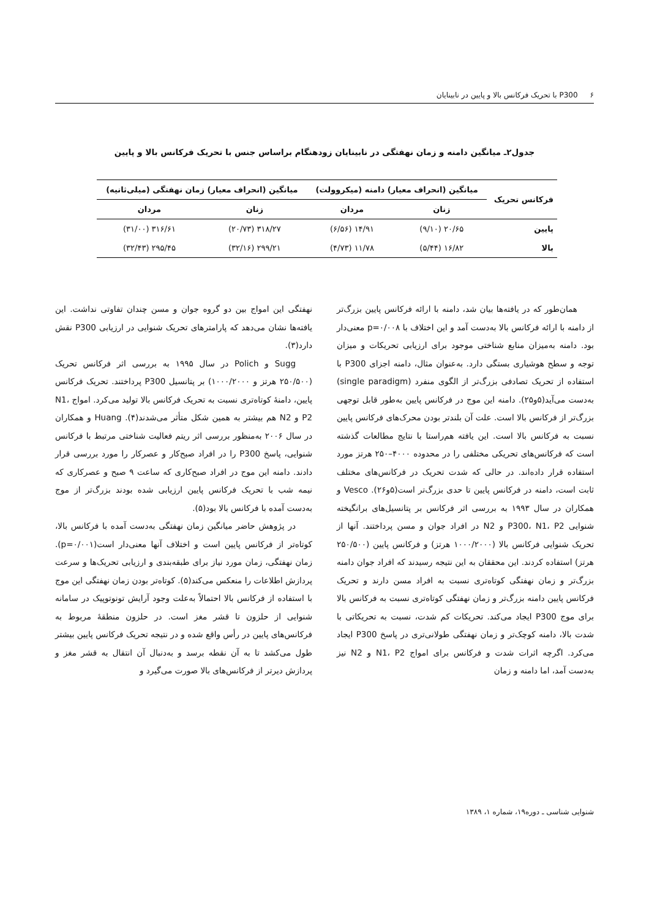۶ P300 با تحریک فرکانس بالا و پایین در نابینایان
جدول۲ـ میانگین دامنه و زمان نهفتگی در نابینایان زودهنگام براساس جنس با تحریک فرکانس بالا و پایین
| فرکانس تحریک | میانگین (انحراف معیار) دامنه (میکروولت) | | میانگین (انحراف معیار) زمان نهفتگی (میلی‌ثانیه) | |
| --- | --- | --- | --- | --- |
| | زنان | مردان | زنان | مردان |
| پایین | ۲۰/۶۵ (۹/۱۰) | ۱۴/۹۱ (۶/۵۶) | ۳۱۸/۲۷ (۲۰/۷۳) | ۳۱۶/۶۱ (۳۱/۰۰) |
| بالا | ۱۶/۸۲ (۵/۴۴) | ۱۱/۷۸ (۴/۷۳) | ۲۹۹/۲۱ (۳۲/۱۶) | ۲۹۵/۴۵ (۳۲/۴۳) |
همان‌طور که در یافته‌ها بیان شد، دامنه با ارائه فرکانس پایین بزرگ‌تر از دامنه با ارائه فرکانس بالا به‌دست آمد و این اختلاف با p=۰/۰۰۸ معنی‌دار بود. دامنه به‌میزان منابع شناختی موجود برای ارزیابی تحریکات و میزان توجه و سطح هوشیاری بستگی دارد. به‌عنوان مثال، دامنه اجزای P300 با استفاده از تحریک تصادفی بزرگ‌تر از الگوی منفرد (single paradigm) به‌دست می‌آید(۵و۲۵). دامنه این موج در فرکانس پایین به‌طور قابل توجهی بزرگ‌تر از فرکانس بالا است. علت آن بلندتر بودن محرک‌های فرکانس پایین نسبت به فرکانس بالا است. این یافته هم‌راستا با نتایج مطالعات گذشته است که فرکانس‌های تحریکی مختلفی را در محدوده ۴۰۰۰–۲۵۰ هرتز مورد استفاده قرار داده‌اند. در حالی که شدت تحریک در فرکانس‌های مختلف ثابت است، دامنه در فرکانس پایین تا حدی بزرگ‌تر است(۵و۲۶). Vesco و همکاران در سال ۱۹۹۳ به بررسی اثر فرکانس بر پتانسیل‌های برانگیخته شنوایی P300، N1، P2 و N2 در افراد جوان و مسن پرداختند. آنها از تحریک شنوایی فرکانس بالا (۱۰۰۰/۲۰۰۰ هرتز) و فرکانس پایین (۲۵۰/۵۰۰ هرتز) استفاده کردند. این محققان به این نتیجه رسیدند که افراد جوان دامنه بزرگ‌تر و زمان نهفتگی کوتاه‌تری نسبت به افراد مسن دارند و تحریک فرکانس پایین دامنه بزرگ‌تر و زمان نهفتگی کوتاه‌تری نسبت به فرکانس بالا برای موج P300 ایجاد می‌کند. تحریکات کم شدت، نسبت به تحریکاتی با شدت بالا، دامنه کوچک‌تر و زمان نهفتگی طولانی‌تری در پاسخ P300 ایجاد می‌کرد. اگرچه اثرات شدت و فرکانس برای امواج N1، P2 و N2 نیز به‌دست آمد، اما دامنه و زمان
نهفتگی این امواج بین دو گروه جوان و مسن چندان تفاوتی نداشت. این یافته‌ها نشان می‌دهد که پارامترهای تحریک شنوایی در ارزیابی P300 نقش دارد(۳).
Sugg و Polich در سال ۱۹۹۵ به بررسی اثر فرکانس تحریک (۲۵۰/۵۰۰ هرتز و ۱۰۰۰/۲۰۰۰) بر پتانسیل P300 پرداختند. تحریک فرکانس پایین، دامنهٔ کوتاه‌تری نسبت به تحریک فرکانس بالا تولید می‌کرد. امواج N1، P2 و N2 هم بیشتر به همین شکل متأثر می‌شدند(۴). Huang و همکاران در سال ۲۰۰۶ به‌منظور بررسی اثر ریتم فعالیت شناختی مرتبط با فرکانس شنوایی، پاسخ P300 را در افراد صبح‌کار و عصرکار را مورد بررسی قرار دادند. دامنه این موج در افراد صبح‌کاری که ساعت ۹ صبح و عصرکاری که نیمه شب با تحریک فرکانس پایین ارزیابی شده بودند بزرگ‌تر از موج به‌دست آمده با فرکانس بالا بود(۵).
در پژوهش حاضر میانگین زمان نهفتگی به‌دست آمده با فرکانس بالا، کوتاه‌تر از فرکانس پایین است و اختلاف آنها معنی‌دار است(p=۰/۰۰۱). زمان نهفتگی، زمان مورد نیاز برای طبقه‌بندی و ارزیابی تحریک‌ها و سرعت پردازش اطلاعات را منعکس می‌کند(۵). کوتاه‌تر بودن زمان نهفتگی این موج با استفاده از فرکانس بالا احتمالاً به‌علت وجود آرایش تونوتوپیک در سامانه شنوایی از حلزون تا قشر مغز است. در حلزون منطقهٔ مربوط به فرکانس‌های پایین در رأس واقع شده و در نتیجه تحریک فرکانس پایین بیشتر طول می‌کشد تا به آن نقطه برسد و به‌دنبال آن انتقال به قشر مغز و پردازش دیرتر از فرکانس‌های بالا صورت می‌گیرد و
شنوایی شناسی ـ دوره۱۹، شماره ۱، ۱۳۸۹